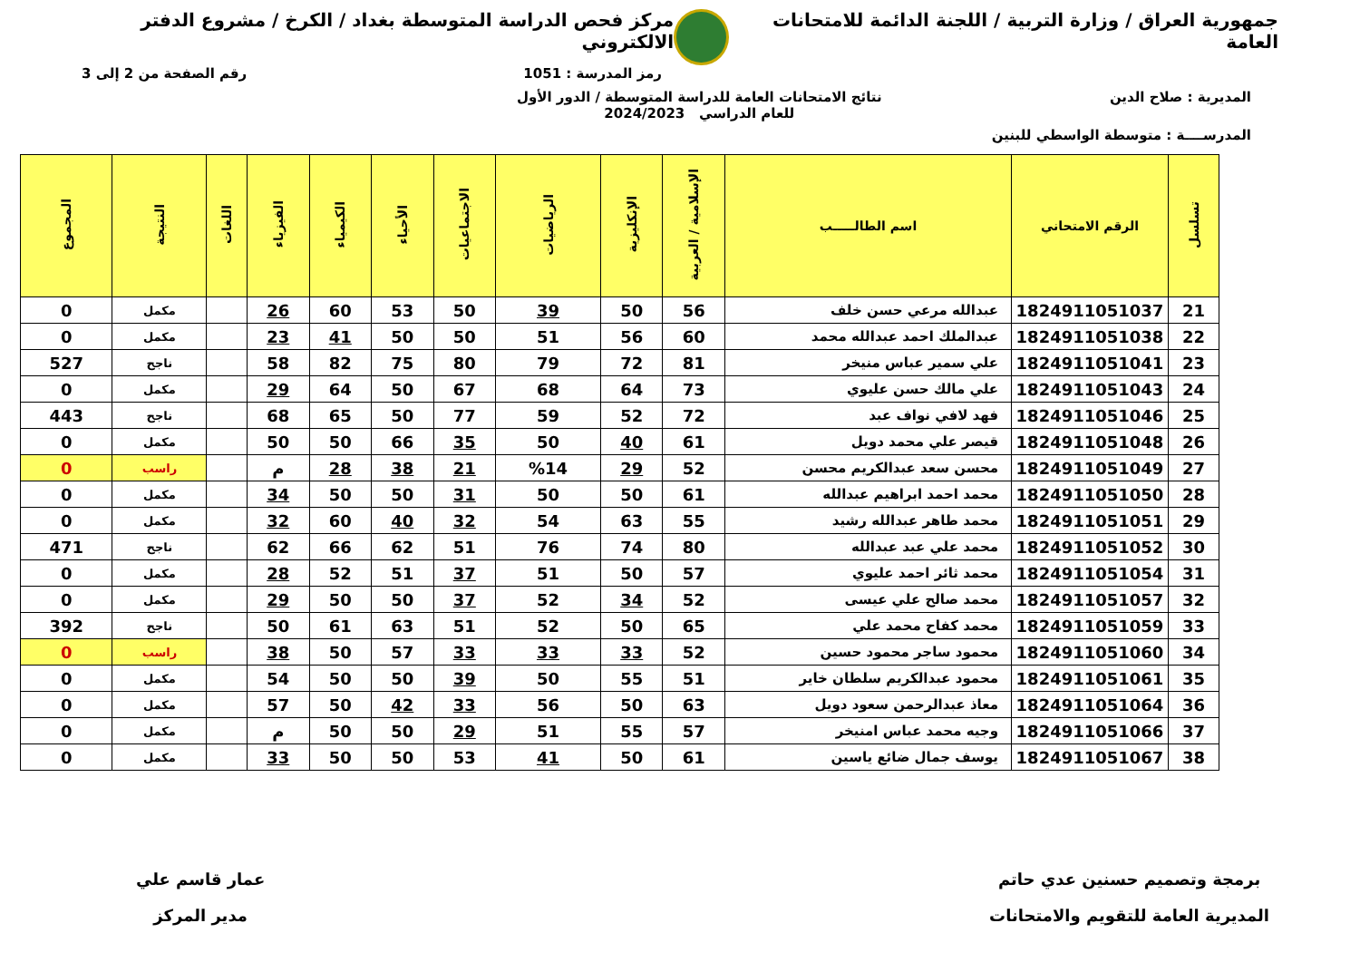جمهورية العراق / وزارة التربية / اللجنة الدائمة للامتحانات العامة
مركز فحص الدراسة المتوسطة بغداد / الكرخ / مشروع الدفتر الالكتروني
رمز المدرسة : 1051 رقم الصفحة من 2 إلى 3
المديرية : صلاح الدين نتائج الامتحانات العامة للدراسة المتوسطة / الدور الأول
للعام الدراسي 2024/2023
المدرســــة : متوسطة الواسطي للبنين
| تسلسل | الرقم الامتحاني | اسم الطالـــــب | الإسلامية / العربية | الإنكليزية | الرياضيات | الاجتماعيات | الأحياء | الكيمياء | الفيزياء | اللغات | النتيجة | المجموع |
| --- | --- | --- | --- | --- | --- | --- | --- | --- | --- | --- | --- | --- |
| 21 | 1824911051037 | عبدالله مرعي حسن خلف | 56 | 50 | 39 | 50 | 53 | 60 | 26 | | مكمل | 0 |
| 22 | 1824911051038 | عبدالملك احمد عبدالله محمد | 60 | 56 | 51 | 50 | 50 | 41 | 23 | | مكمل | 0 |
| 23 | 1824911051041 | علي سمير عباس منيخر | 81 | 72 | 79 | 80 | 75 | 82 | 58 | | ناجح | 527 |
| 24 | 1824911051043 | علي مالك حسن عليوي | 73 | 64 | 68 | 67 | 50 | 64 | 29 | | مكمل | 0 |
| 25 | 1824911051046 | فهد لافي نواف عبد | 72 | 52 | 59 | 77 | 50 | 65 | 68 | | ناجح | 443 |
| 26 | 1824911051048 | قيصر علي محمد دويل | 61 | 40 | 50 | 35 | 66 | 50 | 50 | | مكمل | 0 |
| 27 | 1824911051049 | محسن سعد عبدالكريم محسن | 52 | 29 | %14 | 21 | 38 | 28 | م | | راسب | 0 |
| 28 | 1824911051050 | محمد احمد ابراهيم عبدالله | 61 | 50 | 50 | 31 | 50 | 50 | 34 | | مكمل | 0 |
| 29 | 1824911051051 | محمد طاهر عبدالله رشيد | 55 | 63 | 54 | 32 | 40 | 60 | 32 | | مكمل | 0 |
| 30 | 1824911051052 | محمد علي عبد عبدالله | 80 | 74 | 76 | 51 | 62 | 66 | 62 | | ناجح | 471 |
| 31 | 1824911051054 | محمد ثائر احمد عليوي | 57 | 50 | 51 | 37 | 51 | 52 | 28 | | مكمل | 0 |
| 32 | 1824911051057 | محمد صالح علي عيسى | 52 | 34 | 52 | 37 | 50 | 50 | 29 | | مكمل | 0 |
| 33 | 1824911051059 | محمد كفاح محمد علي | 65 | 50 | 52 | 51 | 63 | 61 | 50 | | ناجح | 392 |
| 34 | 1824911051060 | محمود ساجر محمود حسين | 52 | 33 | 33 | 33 | 57 | 50 | 38 | | راسب | 0 |
| 35 | 1824911051061 | محمود عبدالكريم سلطان خاير | 51 | 55 | 50 | 39 | 50 | 50 | 54 | | مكمل | 0 |
| 36 | 1824911051064 | معاذ عبدالرحمن سعود دويل | 63 | 50 | 56 | 33 | 42 | 50 | 57 | | مكمل | 0 |
| 37 | 1824911051066 | وجيه محمد عباس امنيخر | 57 | 55 | 51 | 29 | 50 | 50 | م | | مكمل | 0 |
| 38 | 1824911051067 | يوسف جمال ضائع ياسين | 61 | 50 | 41 | 53 | 50 | 50 | 33 | | مكمل | 0 |
برمجة وتصميم حسنين عدي حاتم
المديرية العامة للتقويم والامتحانات
عمار قاسم علي
مدير المركز